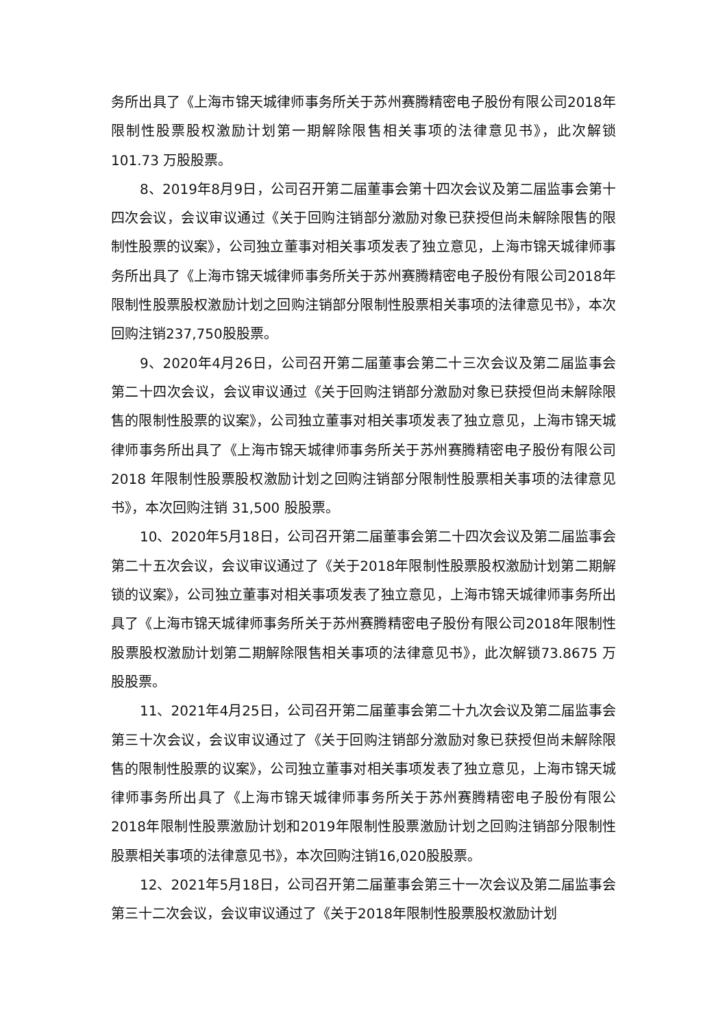务所出具了《上海市锦天城律师事务所关于苏州赛腾精密电子股份有限公司2018年限制性股票股权激励计划第一期解除限售相关事项的法律意见书》，此次解锁101.73 万股股票。
8、2019年8月9日，公司召开第二届董事会第十四次会议及第二届监事会第十四次会议，会议审议通过《关于回购注销部分激励对象已获授但尚未解除限售的限制性股票的议案》，公司独立董事对相关事项发表了独立意见，上海市锦天城律师事务所出具了《上海市锦天城律师事务所关于苏州赛腾精密电子股份有限公司2018年限制性股票股权激励计划之回购注销部分限制性股票相关事项的法律意见书》，本次回购注销237,750股股票。
9、2020年4月26日，公司召开第二届董事会第二十三次会议及第二届监事会第二十四次会议，会议审议通过《关于回购注销部分激励对象已获授但尚未解除限售的限制性股票的议案》，公司独立董事对相关事项发表了独立意见，上海市锦天城律师事务所出具了《上海市锦天城律师事务所关于苏州赛腾精密电子股份有限公司 2018 年限制性股票股权激励计划之回购注销部分限制性股票相关事项的法律意见书》，本次回购注销 31,500 股股票。
10、2020年5月18日，公司召开第二届董事会第二十四次会议及第二届监事会第二十五次会议，会议审议通过了《关于2018年限制性股票股权激励计划第二期解锁的议案》，公司独立董事对相关事项发表了独立意见，上海市锦天城律师事务所出具了《上海市锦天城律师事务所关于苏州赛腾精密电子股份有限公司2018年限制性股票股权激励计划第二期解除限售相关事项的法律意见书》，此次解锁73.8675 万股股票。
11、2021年4月25日，公司召开第二届董事会第二十九次会议及第二届监事会第三十次会议，会议审议通过了《关于回购注销部分激励对象已获授但尚未解除限售的限制性股票的议案》，公司独立董事对相关事项发表了独立意见，上海市锦天城律师事务所出具了《上海市锦天城律师事务所关于苏州赛腾精密电子股份有限公2018年限制性股票激励计划和2019年限制性股票激励计划之回购注销部分限制性股票相关事项的法律意见书》，本次回购注销16,020股股票。
12、2021年5月18日，公司召开第二届董事会第三十一次会议及第二届监事会第三十二次会议，会议审议通过了《关于2018年限制性股票股权激励计划